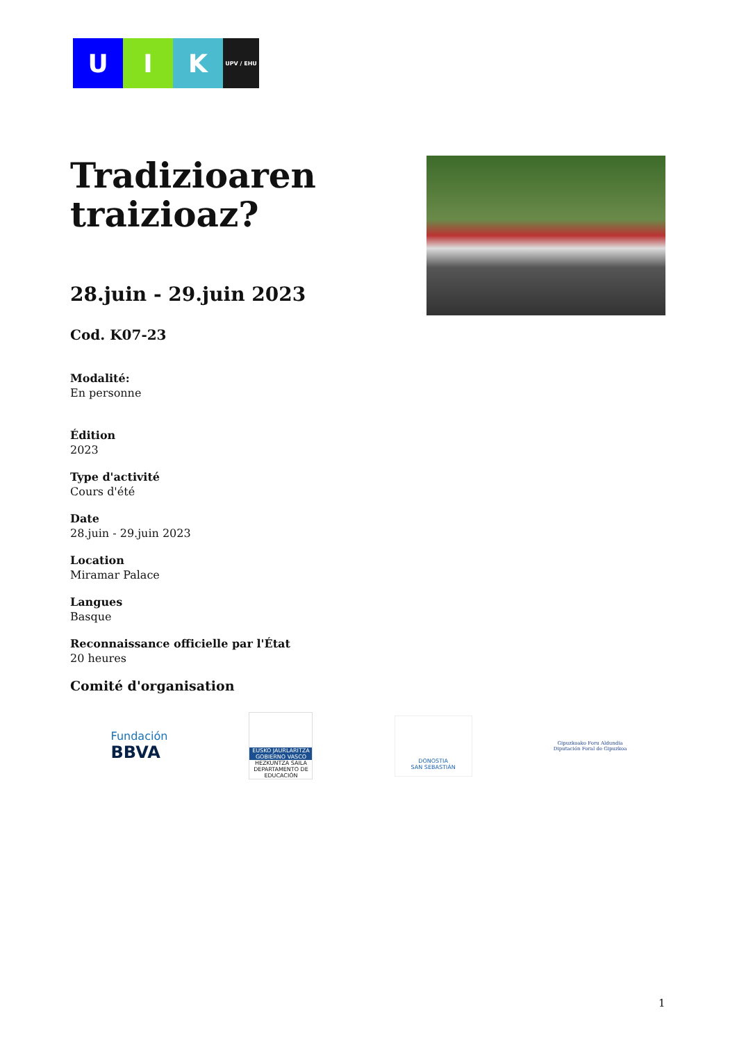U I K
UPV / EHU
Tradizioaren traizioaz?
28.juin - 29.juin 2023
Cod. K07-23
Modalité:
En personne
Édition
2023
Type d'activité
Cours d'été
Date
28.juin - 29.juin 2023
Location
Miramar Palace
Langues
Basque
Reconnaissance officielle par l'État
20 heures
Comité d'organisation
Fundación
BBVA
EUSKO JAURLARITZA
GOBIERNO VASCO
HEZKUNTZA SAILA
DEPARTAMENTO DE EDUCACIÓN
DONOSTIA
SAN SEBASTIÁN
Gipuzkoako Foru Aldundia
Diputación Foral de Gipuzkoa
1